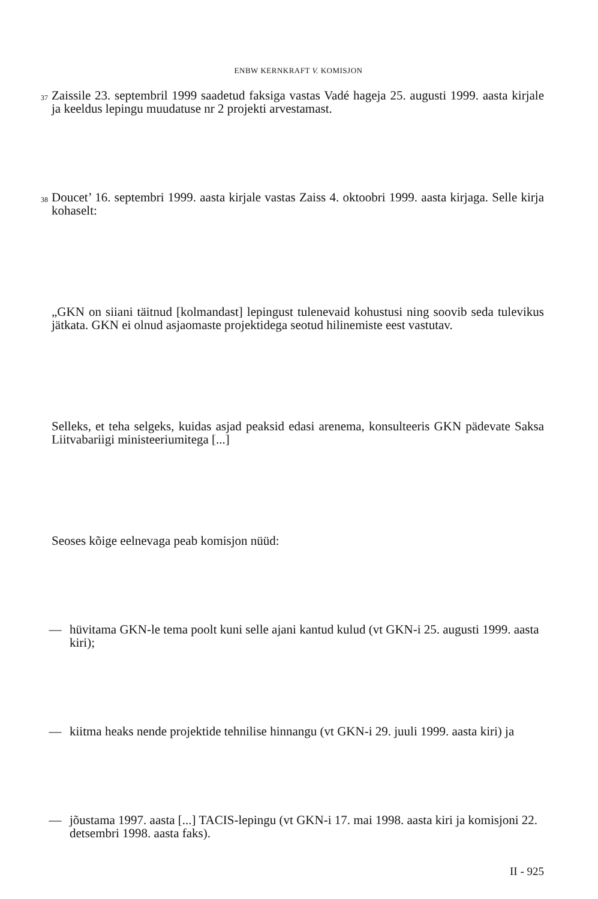ENBW KERNKRAFT V. KOMISJON
37 Zaissile 23. septembril 1999 saadetud faksiga vastas Vadé hageja 25. augusti 1999. aasta kirjale ja keeldus lepingu muudatuse nr 2 projekti arvestamast.
38 Doucet’ 16. septembri 1999. aasta kirjale vastas Zaiss 4. oktoobri 1999. aasta kirjaga. Selle kirja kohaselt:
„GKN on siiani täitnud [kolmandast] lepingust tulenevaid kohustusi ning soovib seda tulevikus jätkata. GKN ei olnud asjaomaste projektidega seotud hilinemiste eest vastutav.
Selleks, et teha selgeks, kuidas asjad peaksid edasi arenema, konsulteeris GKN pädevate Saksa Liitvabariigi ministeeriumitega [...]
Seoses kõige eelnevaga peab komisjon nüüd:
— hüvitama GKN-le tema poolt kuni selle ajani kantud kulud (vt GKN-i 25. augusti 1999. aasta kiri);
— kiitma heaks nende projektide tehnilise hinnangu (vt GKN-i 29. juuli 1999. aasta kiri) ja
— jõustama 1997. aasta [...] TACIS-lepingu (vt GKN-i 17. mai 1998. aasta kiri ja komisjoni 22. detsembri 1998. aasta faks).
II - 925